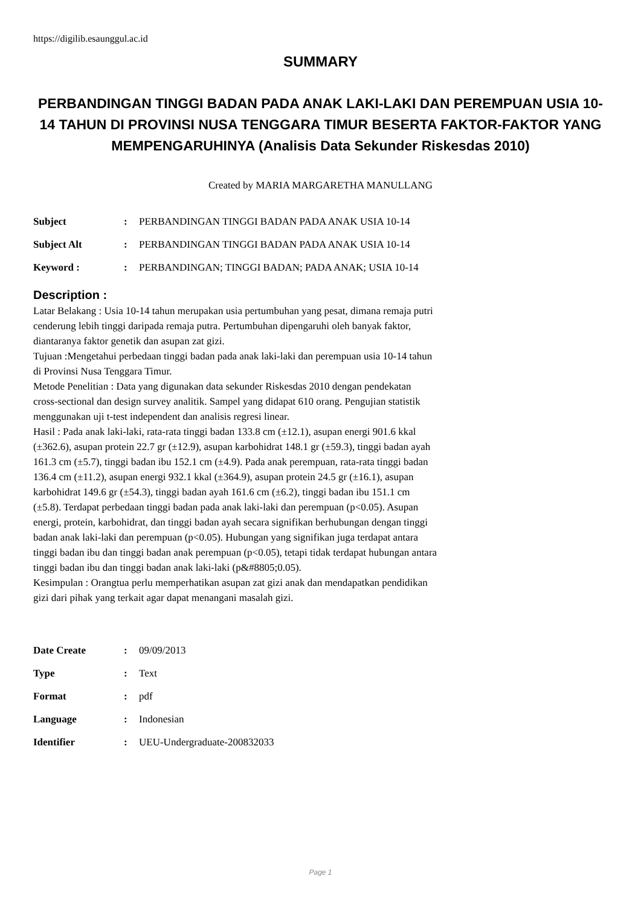https://digilib.esaunggul.ac.id
SUMMARY
PERBANDINGAN TINGGI BADAN PADA ANAK LAKI-LAKI DAN PEREMPUAN USIA 10-14 TAHUN DI PROVINSI NUSA TENGGARA TIMUR BESERTA FAKTOR-FAKTOR YANG MEMPENGARUHINYA (Analisis Data Sekunder Riskesdas 2010)
Created by MARIA MARGARETHA MANULLANG
| Subject | : | PERBANDINGAN TINGGI BADAN PADA ANAK USIA 10-14 |
| Subject Alt | : | PERBANDINGAN TINGGI BADAN PADA ANAK USIA 10-14 |
| Keyword : | : | PERBANDINGAN; TINGGI BADAN; PADA ANAK; USIA 10-14 |
Description :
Latar Belakang : Usia 10-14 tahun merupakan usia pertumbuhan yang pesat, dimana remaja putri cenderung lebih tinggi daripada remaja putra. Pertumbuhan dipengaruhi oleh banyak faktor, diantaranya faktor genetik dan asupan zat gizi.
Tujuan :Mengetahui perbedaan tinggi badan pada anak laki-laki dan perempuan usia 10-14 tahun di Provinsi Nusa Tenggara Timur.
Metode Penelitian : Data yang digunakan data sekunder Riskesdas 2010 dengan pendekatan cross-sectional dan design survey analitik. Sampel yang didapat 610 orang. Pengujian statistik menggunakan uji t-test independent dan analisis regresi linear.
Hasil : Pada anak laki-laki, rata-rata tinggi badan 133.8 cm (±12.1), asupan energi 901.6 kkal (±362.6), asupan protein 22.7 gr (±12.9), asupan karbohidrat 148.1 gr (±59.3), tinggi badan ayah 161.3 cm (±5.7), tinggi badan ibu 152.1 cm (±4.9). Pada anak perempuan, rata-rata tinggi badan 136.4 cm (±11.2), asupan energi 932.1 kkal (±364.9), asupan protein 24.5 gr (±16.1), asupan karbohidrat 149.6 gr (±54.3), tinggi badan ayah 161.6 cm (±6.2), tinggi badan ibu 151.1 cm (±5.8). Terdapat perbedaan tinggi badan pada anak laki-laki dan perempuan (p<0.05). Asupan energi, protein, karbohidrat, dan tinggi badan ayah secara signifikan berhubungan dengan tinggi badan anak laki-laki dan perempuan (p<0.05). Hubungan yang signifikan juga terdapat antara tinggi badan ibu dan tinggi badan anak perempuan (p<0.05), tetapi tidak terdapat hubungan antara tinggi badan ibu dan tinggi badan anak laki-laki (p&#8805;0.05).
Kesimpulan : Orangtua perlu memperhatikan asupan zat gizi anak dan mendapatkan pendidikan gizi dari pihak yang terkait agar dapat menangani masalah gizi.
| Date Create | : | 09/09/2013 |
| Type | : | Text |
| Format | : | pdf |
| Language | : | Indonesian |
| Identifier | : | UEU-Undergraduate-200832033 |
Page 1